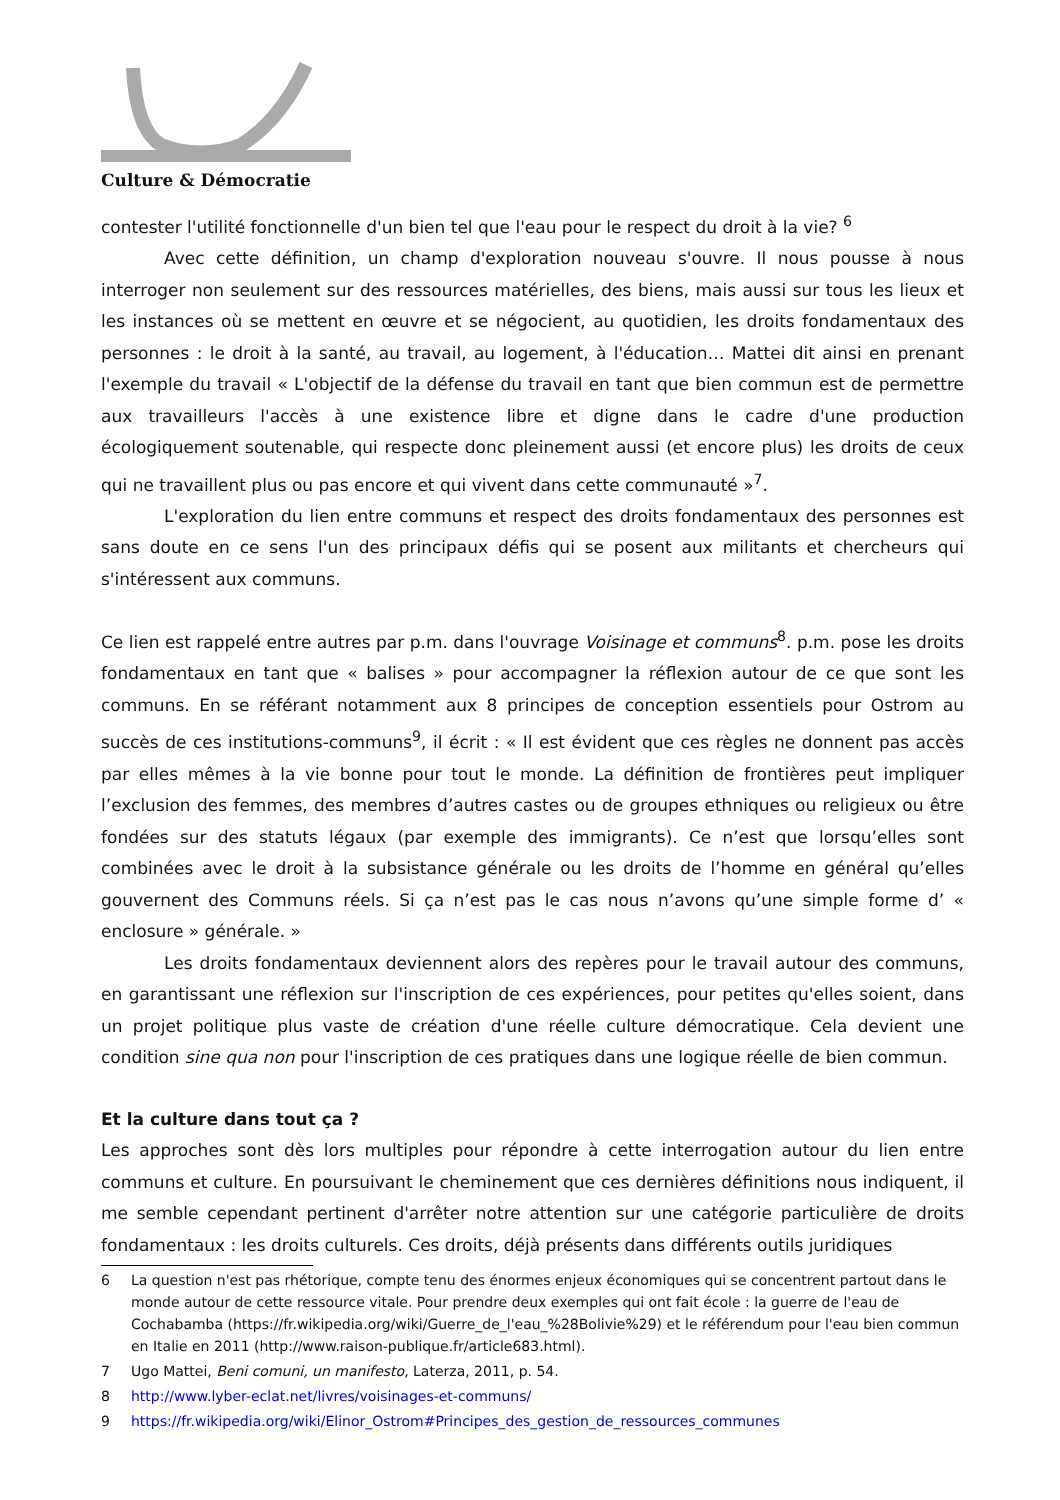Culture & Démocratie
contester l'utilité fonctionnelle d'un bien tel que l'eau pour le respect du droit à la vie? <sup>6</sup>
Avec cette définition, un champ d'exploration nouveau s'ouvre. Il nous pousse à nous interroger non seulement sur des ressources matérielles, des biens, mais aussi sur tous les lieux et les instances où se mettent en œuvre et se négocient, au quotidien, les droits fondamentaux des personnes : le droit à la santé, au travail, au logement, à l'éducation… Mattei dit ainsi en prenant l'exemple du travail « L'objectif de la défense du travail en tant que bien commun est de permettre aux travailleurs l'accès à une existence libre et digne dans le cadre d'une production écologiquement soutenable, qui respecte donc pleinement aussi (et encore plus) les droits de ceux qui ne travaillent plus ou pas encore et qui vivent dans cette communauté »<sup>7</sup>.
L'exploration du lien entre communs et respect des droits fondamentaux des personnes est sans doute en ce sens l'un des principaux défis qui se posent aux militants et chercheurs qui s'intéressent aux communs.
Ce lien est rappelé entre autres par p.m. dans l'ouvrage Voisinage et communs<sup>8</sup>. p.m. pose les droits fondamentaux en tant que « balises » pour accompagner la réflexion autour de ce que sont les communs. En se référant notamment aux 8 principes de conception essentiels pour Ostrom au succès de ces institutions-communs<sup>9</sup>, il écrit : « Il est évident que ces règles ne donnent pas accès par elles mêmes à la vie bonne pour tout le monde. La définition de frontières peut impliquer l’exclusion des femmes, des membres d’autres castes ou de groupes ethniques ou religieux ou être fondées sur des statuts légaux (par exemple des immigrants). Ce n’est que lorsqu’elles sont combinées avec le droit à la subsistance générale ou les droits de l’homme en général qu’elles gouvernent des Communs réels. Si ça n’est pas le cas nous n’avons qu’une simple forme d’ « enclosure » générale. »
Les droits fondamentaux deviennent alors des repères pour le travail autour des communs, en garantissant une réflexion sur l'inscription de ces expériences, pour petites qu'elles soient, dans un projet politique plus vaste de création d'une réelle culture démocratique. Cela devient une condition sine qua non pour l'inscription de ces pratiques dans une logique réelle de bien commun.
Et la culture dans tout ça ?
Les approches sont dès lors multiples pour répondre à cette interrogation autour du lien entre communs et culture. En poursuivant le cheminement que ces dernières définitions nous indiquent, il me semble cependant pertinent d'arrêter notre attention sur une catégorie particulière de droits fondamentaux : les droits culturels. Ces droits, déjà présents dans différents outils juridiques
6 La question n'est pas rhétorique, compte tenu des énormes enjeux économiques qui se concentrent partout dans le monde autour de cette ressource vitale. Pour prendre deux exemples qui ont fait école : la guerre de l'eau de Cochabamba (https://fr.wikipedia.org/wiki/Guerre_de_l'eau_%28Bolivie%29) et le référendum pour l'eau bien commun en Italie en 2011 (http://www.raison-publique.fr/article683.html).
7 Ugo Mattei, Beni comuni, un manifesto, Laterza, 2011, p. 54.
8 http://www.lyber-eclat.net/livres/voisinages-et-communs/
9 https://fr.wikipedia.org/wiki/Elinor_Ostrom#Principes_des_gestion_de_ressources_communes